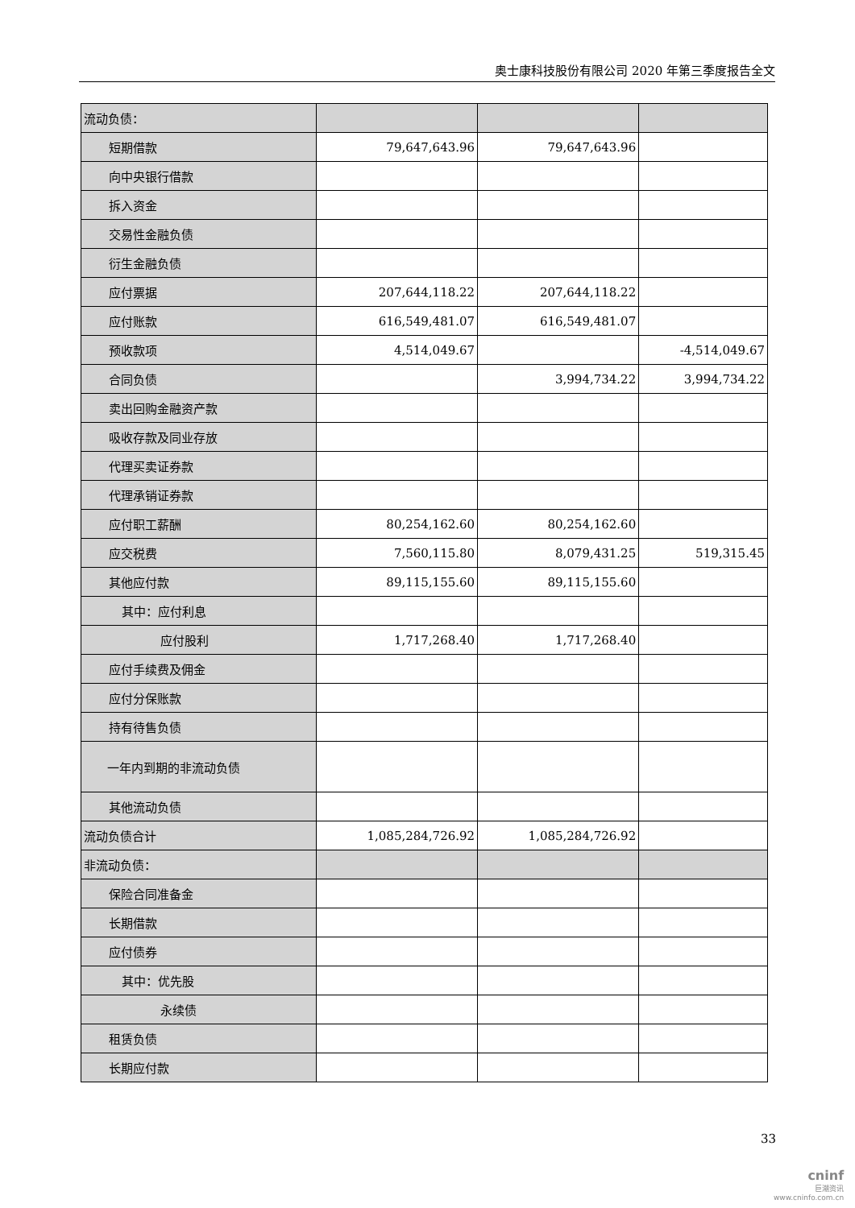奥士康科技股份有限公司 2020 年第三季度报告全文
| 流动负债： | | | |
| 短期借款 | 79,647,643.96 | 79,647,643.96 | |
| 向中央银行借款 | | | |
| 拆入资金 | | | |
| 交易性金融负债 | | | |
| 衍生金融负债 | | | |
| 应付票据 | 207,644,118.22 | 207,644,118.22 | |
| 应付账款 | 616,549,481.07 | 616,549,481.07 | |
| 预收款项 | 4,514,049.67 | | -4,514,049.67 |
| 合同负债 | | 3,994,734.22 | 3,994,734.22 |
| 卖出回购金融资产款 | | | |
| 吸收存款及同业存放 | | | |
| 代理买卖证券款 | | | |
| 代理承销证券款 | | | |
| 应付职工薪酬 | 80,254,162.60 | 80,254,162.60 | |
| 应交税费 | 7,560,115.80 | 8,079,431.25 | 519,315.45 |
| 其他应付款 | 89,115,155.60 | 89,115,155.60 | |
| 其中：应付利息 | | | |
| 应付股利 | 1,717,268.40 | 1,717,268.40 | |
| 应付手续费及佣金 | | | |
| 应付分保账款 | | | |
| 持有待售负债 | | | |
| 一年内到期的非流动负债 | | | |
| 其他流动负债 | | | |
| 流动负债合计 | 1,085,284,726.92 | 1,085,284,726.92 | |
| 非流动负债： | | | |
| 保险合同准备金 | | | |
| 长期借款 | | | |
| 应付债券 | | | |
| 其中：优先股 | | | |
| 永续债 | | | |
| 租赁负债 | | | |
| 长期应付款 | | | |
33
cninf
巨潮资讯
www.cninfo.com.cn